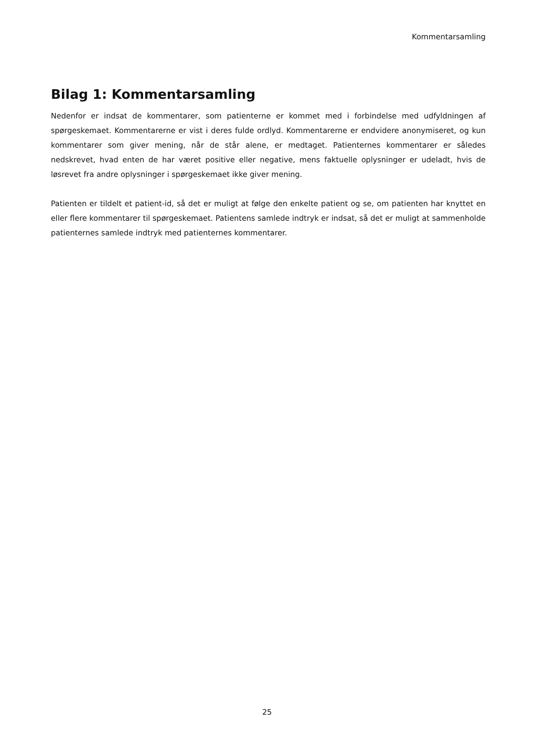Kommentarsamling
Bilag 1: Kommentarsamling
Nedenfor er indsat de kommentarer, som patienterne er kommet med i forbindelse med udfyldningen af spørgeskemaet. Kommentarerne er vist i deres fulde ordlyd. Kommentarerne er endvidere anonymiseret, og kun kommentarer som giver mening, når de står alene, er medtaget. Patienternes kommentarer er således nedskrevet, hvad enten de har været positive eller negative, mens faktuelle oplysninger er udeladt, hvis de løsrevet fra andre oplysninger i spørgeskemaet ikke giver mening.
Patienten er tildelt et patient-id, så det er muligt at følge den enkelte patient og se, om patienten har knyttet en eller flere kommentarer til spørgeskemaet. Patientens samlede indtryk er indsat, så det er muligt at sammenholde patienternes samlede indtryk med patienternes kommentarer.
25